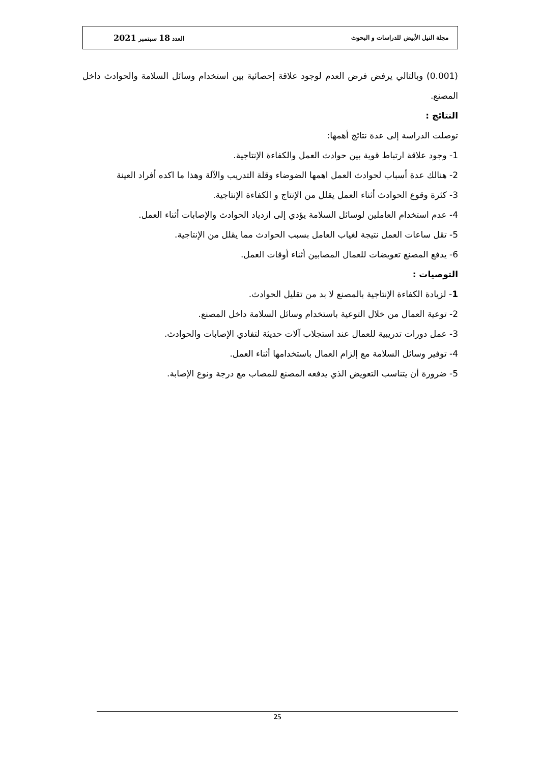مجلة النيل الأبيض للدراسات و البحوث العدد 18 سبتمبر 2021
(0.001) وبالتالي يرفض فرض العدم لوجود علاقة إحصائية بين استخدام وسائل السلامة والحوادث داخل المصنع.
النتائج :
توصلت الدراسة إلى عدة نتائج أهمها:
1- وجود علاقة ارتباط قوية بين حوادث العمل والكفاءة الإنتاجية.
2- هنالك عدة أسباب لحوادث العمل اهمها الضوضاء وقلة التدريب والآلة وهذا ما اكده أفراد العينة
3- كثرة وقوع الحوادث أثناء العمل يقلل من الإنتاج و الكفاءة الإنتاجية.
4- عدم استخدام العاملين لوسائل السلامة يؤدي إلى ازدياد الحوادث والإصابات أثناء العمل.
5- تقل ساعات العمل نتيجة لغياب العامل بسبب الحوادث مما يقلل من الإنتاجية.
6- يدفع المصنع تعويضات للعمال المصابين أثناء أوقات العمل.
التوصيات :
1- لزيادة الكفاءة الإنتاجية بالمصنع لا بد من تقليل الحوادث.
2- توعية العمال من خلال التوعية باستخدام وسائل السلامة داخل المصنع.
3- عمل دورات تدريبية للعمال عند استجلاب آلات حديثة لتفادي الإصابات والحوادث.
4- توفير وسائل السلامة مع إلزام العمال باستخدامها أثناء العمل.
5- ضرورة أن يتناسب التعويض الذي يدفعه المصنع للمصاب مع درجة ونوع الإصابة.
25